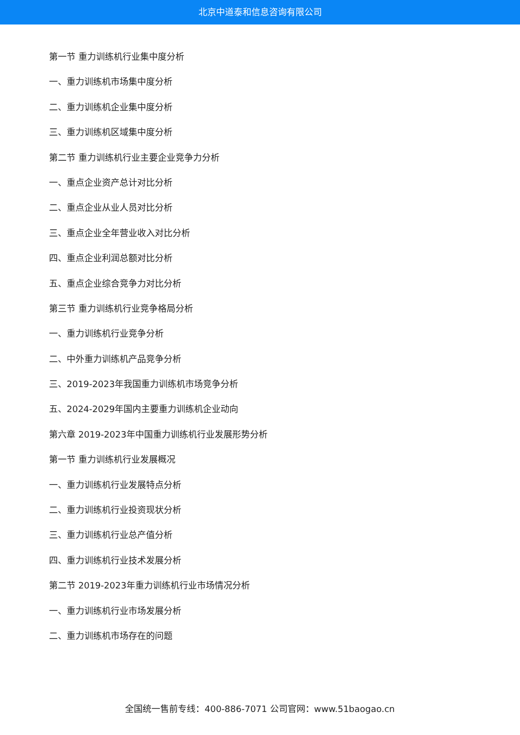北京中道泰和信息咨询有限公司
第一节 重力训练机行业集中度分析
一、重力训练机市场集中度分析
二、重力训练机企业集中度分析
三、重力训练机区域集中度分析
第二节 重力训练机行业主要企业竞争力分析
一、重点企业资产总计对比分析
二、重点企业从业人员对比分析
三、重点企业全年营业收入对比分析
四、重点企业利润总额对比分析
五、重点企业综合竞争力对比分析
第三节 重力训练机行业竞争格局分析
一、重力训练机行业竞争分析
二、中外重力训练机产品竞争分析
三、2019-2023年我国重力训练机市场竞争分析
五、2024-2029年国内主要重力训练机企业动向
第六章 2019-2023年中国重力训练机行业发展形势分析
第一节 重力训练机行业发展概况
一、重力训练机行业发展特点分析
二、重力训练机行业投资现状分析
三、重力训练机行业总产值分析
四、重力训练机行业技术发展分析
第二节 2019-2023年重力训练机行业市场情况分析
一、重力训练机行业市场发展分析
二、重力训练机市场存在的问题
全国统一售前专线：400-886-7071 公司官网：www.51baogao.cn